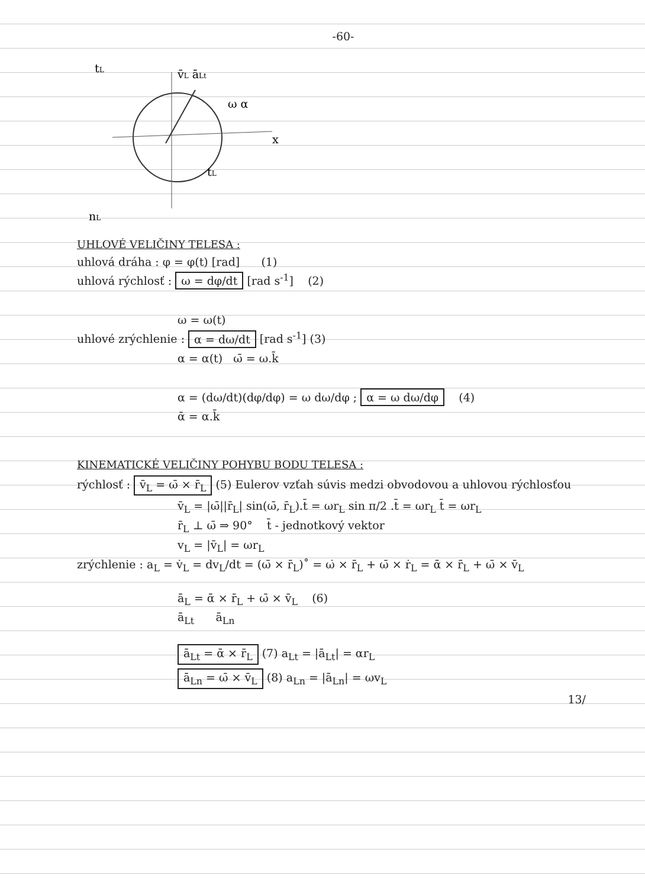-60-
v̄L āLt
ω α
x
tL
nL
tL
UHLOVÉ VELIČINY TELESA :
uhlová dráha : φ = φ(t) [rad] (1)
uhlová rýchlosť : ω = dφ/dt [rad s<sup>-1</sup>] (2)
ω = ω(t)
uhlové zrýchlenie : α = dω/dt [rad s<sup>-1</sup>] (3)
α = α(t) ω̄ = ω.k̄
α = (dω/dt)(dφ/dφ) = ω dω/dφ ; α = ω dω/dφ (4)
ᾱ = α.k̄
KINEMATICKÉ VELIČINY POHYBU BODU TELESA :
rýchlosť : v̄<sub>L</sub> = ω̄ × r̄<sub>L</sub> (5) Eulerov vzťah súvis medzi obvodovou a uhlovou rýchlosťou
v̄<sub>L</sub> = |ω̄||r̄<sub>L</sub>| sin(ω̄, r̄<sub>L</sub>).t̄ = ωr<sub>L</sub> sin π/2 .t̄ = ωr<sub>L</sub> t̄ = ωr<sub>L</sub>
r̄<sub>L</sub> ⊥ ω̄ ⇒ 90° t̄ - jednotkový vektor
v<sub>L</sub> = |v̄<sub>L</sub>| = ωr<sub>L</sub>
zrýchlenie : a<sub>L</sub> = v̇<sub>L</sub> = dv<sub>L</sub>/dt = (ω̄ × r̄<sub>L</sub>)˚ = ω̇ × r̄<sub>L</sub> + ω̄ × ṙ<sub>L</sub> = ᾱ × r̄<sub>L</sub> + ω̄ × v̄<sub>L</sub>
ā<sub>L</sub> = ᾱ × r̄<sub>L</sub> + ω̄ × v̄<sub>L</sub> (6)
ā<sub>Lt</sub> ā<sub>Ln</sub>
ā<sub>Lt</sub> = ᾱ × r̄<sub>L</sub> (7) a<sub>Lt</sub> = |ā<sub>Lt</sub>| = αr<sub>L</sub>
ā<sub>Ln</sub> = ω̄ × v̄<sub>L</sub> (8) a<sub>Ln</sub> = |ā<sub>Ln</sub>| = ωv<sub>L</sub>
13/